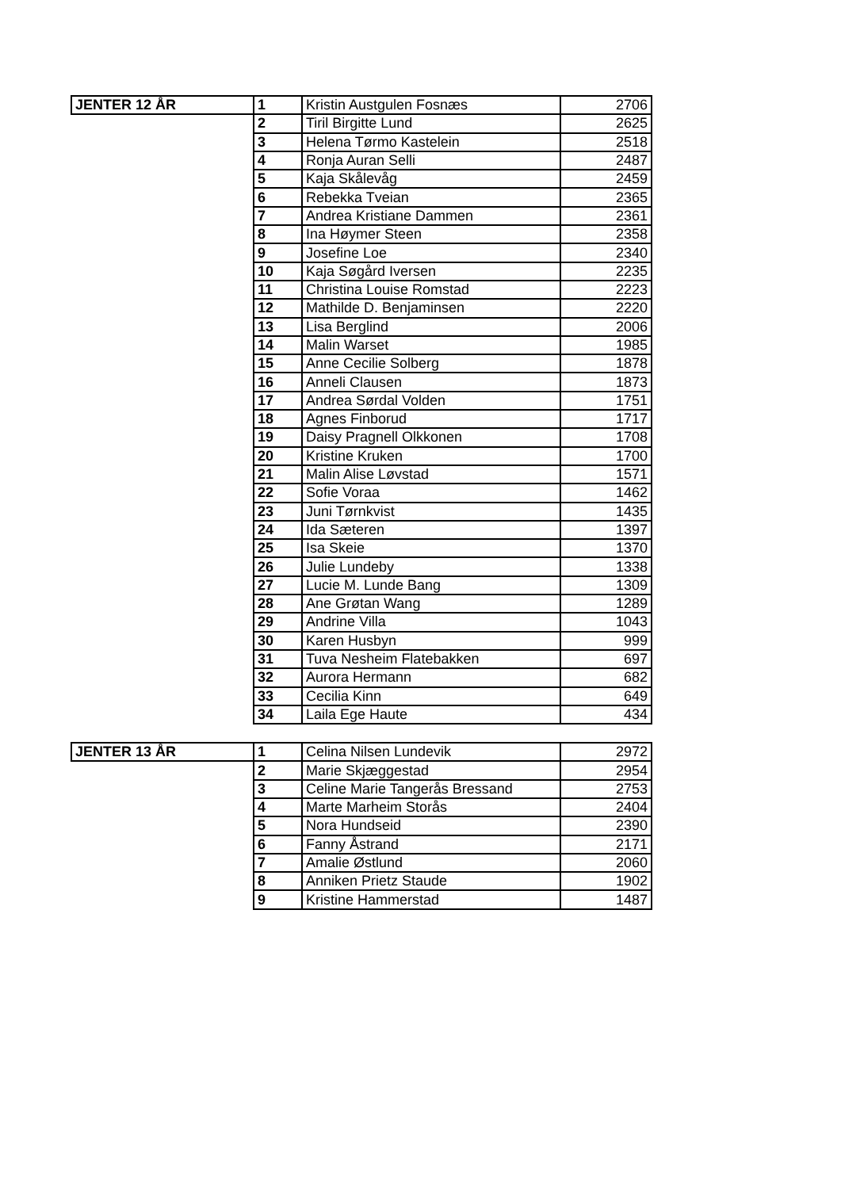| JENTER 12 ÅR | 1 | Kristin Austgulen Fosnæs | 2706 |
| | 2 | Tiril Birgitte Lund | 2625 |
| | 3 | Helena Tørmo Kastelein | 2518 |
| | 4 | Ronja Auran Selli | 2487 |
| | 5 | Kaja Skålevåg | 2459 |
| | 6 | Rebekka Tveian | 2365 |
| | 7 | Andrea Kristiane Dammen | 2361 |
| | 8 | Ina Høymer Steen | 2358 |
| | 9 | Josefine Loe | 2340 |
| | 10 | Kaja Søgård Iversen | 2235 |
| | 11 | Christina Louise Romstad | 2223 |
| | 12 | Mathilde D. Benjaminsen | 2220 |
| | 13 | Lisa Berglind | 2006 |
| | 14 | Malin Warset | 1985 |
| | 15 | Anne Cecilie Solberg | 1878 |
| | 16 | Anneli Clausen | 1873 |
| | 17 | Andrea Sørdal Volden | 1751 |
| | 18 | Agnes Finborud | 1717 |
| | 19 | Daisy Pragnell Olkkonen | 1708 |
| | 20 | Kristine Kruken | 1700 |
| | 21 | Malin Alise Løvstad | 1571 |
| | 22 | Sofie Voraa | 1462 |
| | 23 | Juni Tørnkvist | 1435 |
| | 24 | Ida Sæteren | 1397 |
| | 25 | Isa Skeie | 1370 |
| | 26 | Julie Lundeby | 1338 |
| | 27 | Lucie M. Lunde Bang | 1309 |
| | 28 | Ane Grøtan Wang | 1289 |
| | 29 | Andrine Villa | 1043 |
| | 30 | Karen Husbyn | 999 |
| | 31 | Tuva Nesheim Flatebakken | 697 |
| | 32 | Aurora Hermann | 682 |
| | 33 | Cecilia Kinn | 649 |
| | 34 | Laila Ege Haute | 434 |
| JENTER 13 ÅR | 1 | Celina Nilsen Lundevik | 2972 |
| | 2 | Marie Skjæggestad | 2954 |
| | 3 | Celine Marie Tangerås Bressand | 2753 |
| | 4 | Marte Marheim Storås | 2404 |
| | 5 | Nora Hundseid | 2390 |
| | 6 | Fanny Åstrand | 2171 |
| | 7 | Amalie Østlund | 2060 |
| | 8 | Anniken Prietz Staude | 1902 |
| | 9 | Kristine Hammerstad | 1487 |